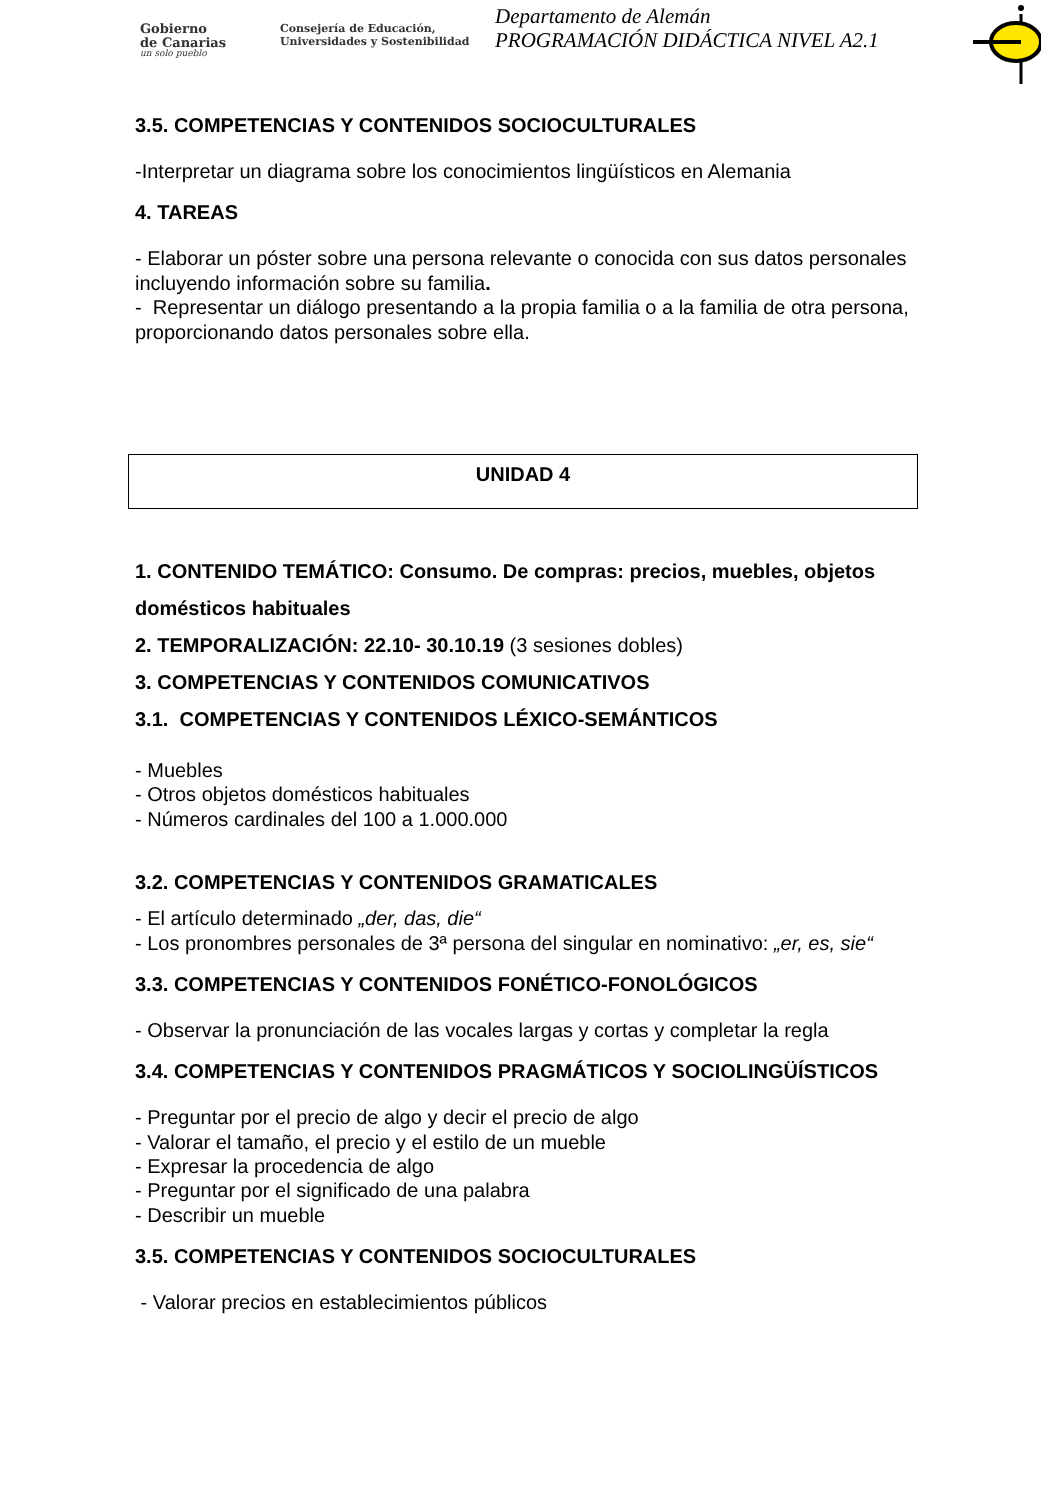Gobierno
de Canarias
un solo pueblo
Consejería de Educación,
Universidades y Sostenibilidad
Departamento de Alemán
PROGRAMACIÓN DIDÁCTICA NIVEL A2.1
3.5. COMPETENCIAS Y CONTENIDOS SOCIOCULTURALES
-Interpretar un diagrama sobre los conocimientos lingüísticos en Alemania
4. TAREAS
- Elaborar un póster sobre una persona relevante o conocida con sus datos personales incluyendo información sobre su familia.
- Representar un diálogo presentando a la propia familia o a la familia de otra persona, proporcionando datos personales sobre ella.
UNIDAD 4
1. CONTENIDO TEMÁTICO: Consumo. De compras: precios, muebles, objetos domésticos habituales
2. TEMPORALIZACIÓN: 22.10- 30.10.19 (3 sesiones dobles)
3. COMPETENCIAS Y CONTENIDOS COMUNICATIVOS
3.1. COMPETENCIAS Y CONTENIDOS LÉXICO-SEMÁNTICOS
- Muebles
- Otros objetos domésticos habituales
- Números cardinales del 100 a 1.000.000
3.2. COMPETENCIAS Y CONTENIDOS GRAMATICALES
- El artículo determinado „der, das, die“
- Los pronombres personales de 3ª persona del singular en nominativo: „er, es, sie“
3.3. COMPETENCIAS Y CONTENIDOS FONÉTICO-FONOLÓGICOS
- Observar la pronunciación de las vocales largas y cortas y completar la regla
3.4. COMPETENCIAS Y CONTENIDOS PRAGMÁTICOS Y SOCIOLINGÜÍSTICOS
- Preguntar por el precio de algo y decir el precio de algo
- Valorar el tamaño, el precio y el estilo de un mueble
- Expresar la procedencia de algo
- Preguntar por el significado de una palabra
- Describir un mueble
3.5. COMPETENCIAS Y CONTENIDOS SOCIOCULTURALES
- Valorar precios en establecimientos públicos